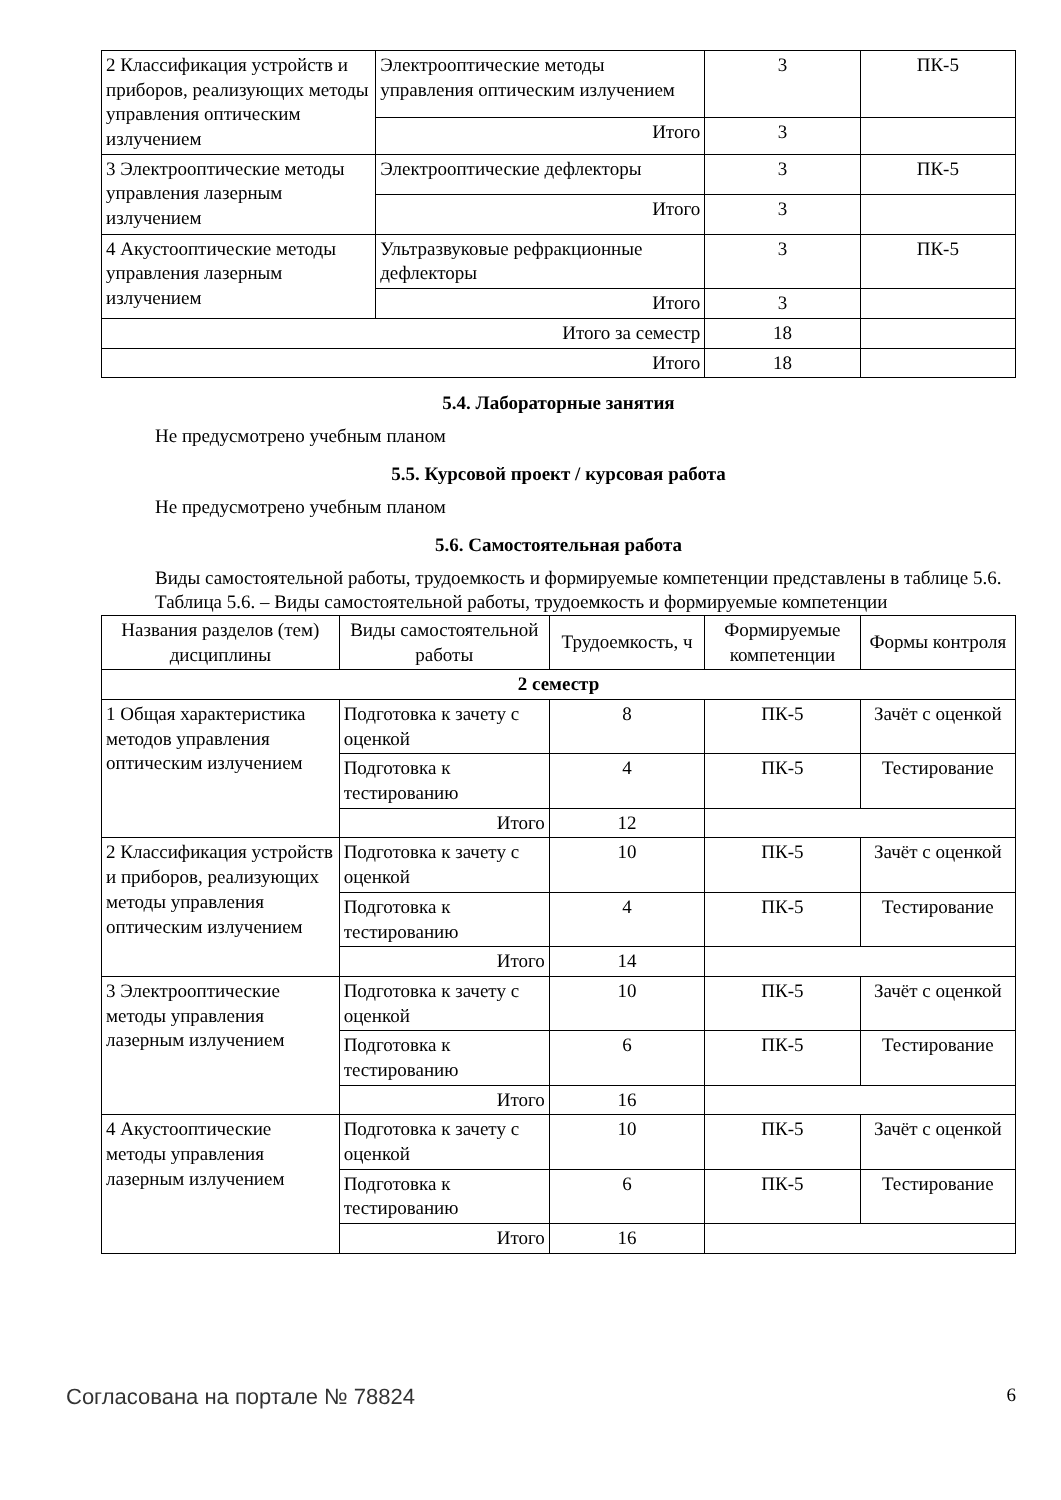| 2 Классификация устройств и приборов, реализующих методы управления оптическим излучением | Электрооптические методы управления оптическим излучением | 3 | ПК-5 |
| | Итого | 3 | |
| 3 Электрооптические методы управления лазерным излучением | Электрооптические дефлекторы | 3 | ПК-5 |
| | Итого | 3 | |
| 4 Акустооптические методы управления лазерным излучением | Ультразвуковые рефракционные дефлекторы | 3 | ПК-5 |
| | Итого | 3 | |
| Итого за семестр | | 18 | |
| Итого | | 18 | |
5.4. Лабораторные занятия
Не предусмотрено учебным планом
5.5. Курсовой проект / курсовая работа
Не предусмотрено учебным планом
5.6. Самостоятельная работа
Виды самостоятельной работы, трудоемкость и формируемые компетенции представлены в таблице 5.6.
Таблица 5.6. – Виды самостоятельной работы, трудоемкость и формируемые компетенции
| Названия разделов (тем) дисциплины | Виды самостоятельной работы | Трудоемкость, ч | Формируемые компетенции | Формы контроля |
| --- | --- | --- | --- | --- |
| 2 семестр | | | | |
| 1 Общая характеристика методов управления оптическим излучением | Подготовка к зачету с оценкой | 8 | ПК-5 | Зачёт с оценкой |
| | Подготовка к тестированию | 4 | ПК-5 | Тестирование |
| | Итого | 12 | | |
| 2 Классификация устройств и приборов, реализующих методы управления оптическим излучением | Подготовка к зачету с оценкой | 10 | ПК-5 | Зачёт с оценкой |
| | Подготовка к тестированию | 4 | ПК-5 | Тестирование |
| | Итого | 14 | | |
| 3 Электрооптические методы управления лазерным излучением | Подготовка к зачету с оценкой | 10 | ПК-5 | Зачёт с оценкой |
| | Подготовка к тестированию | 6 | ПК-5 | Тестирование |
| | Итого | 16 | | |
| 4 Акустооптические методы управления лазерным излучением | Подготовка к зачету с оценкой | 10 | ПК-5 | Зачёт с оценкой |
| | Подготовка к тестированию | 6 | ПК-5 | Тестирование |
| | Итого | 16 | | |
Согласована на портале № 78824 6